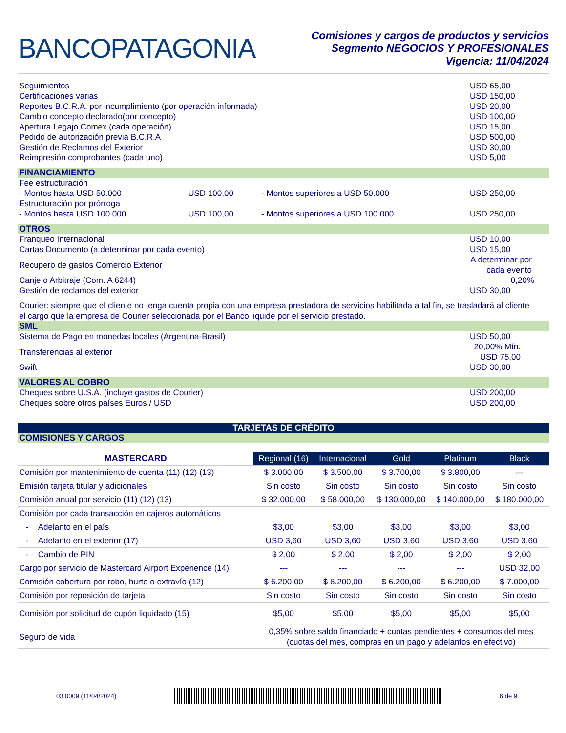BANCOPATAGONIA
Comisiones y cargos de productos y servicios
Segmento NEGOCIOS Y PROFESIONALES
Vigencia: 11/04/2024
| Seguimientos | USD 65,00 |
| Certificaciones varias | USD 150,00 |
| Reportes B.C.R.A. por incumplimiento (por operación informada) | USD 20,00 |
| Cambio concepto declarado(por concepto) | USD 100,00 |
| Apertura Legajo Comex (cada operación) | USD 15,00 |
| Pedido de autorización previa B.C.R.A | USD 500,00 |
| Gestión de Reclamos del Exterior | USD 30,00 |
| Reimpresión comprobantes (cada uno) | USD 5,00 |
| FINANCIAMIENTO | | | |
| Fee estructuración | | | |
| - Montos hasta USD 50.000 | USD 100,00 | - Montos superiores a USD 50.000 | USD 250,00 |
| Estructuración por prórroga | | | |
| - Montos hasta USD 100.000 | USD 100,00 | - Montos superiores a USD 100.000 | USD 250,00 |
| OTROS | |
| Franqueo Internacional | USD 10,00 |
| Cartas Documento (a determinar por cada evento) | USD 15,00 |
| Recupero de gastos Comercio Exterior | A determinar por cada evento |
| Canje o Arbitraje (Com. A 6244) | 0,20% |
| Gestión de reclamos del exterior | USD 30,00 |
Courier: siempre que el cliente no tenga cuenta propia con una empresa prestadora de servicios habilitada a tal fin, se trasladará al cliente el cargo que la empresa de Courier seleccionada por el Banco liquide por el servicio prestado.
| SML | |
| Sistema de Pago en monedas locales (Argentina-Brasil) | USD 50,00 |
| Transferencias al exterior | 20,00% Mín. USD 75,00 |
| Swift | USD 30,00 |
| VALORES AL COBRO | |
| Cheques sobre U.S.A. (incluye gastos de Courier) | USD 200,00 |
| Cheques sobre otros países Euros / USD | USD 200,00 |
TARJETAS DE CRÉDITO
| COMISIONES Y CARGOS |
| MASTERCARD | Regional (16) | Internacional | Gold | Platinum | Black |
| --- | --- | --- | --- | --- | --- |
| Comisión por mantenimiento de cuenta (11) (12) (13) | $ 3.000,00 | $ 3.500,00 | $ 3.700,00 | $ 3.800,00 | --- |
| Emisión tarjeta titular y adicionales | Sin costo | Sin costo | Sin costo | Sin costo | Sin costo |
| Comisión anual por servicio (11) (12) (13) | $ 32.000,00 | $ 58.000,00 | $ 130.000,00 | $ 140.000,00 | $ 180.000,00 |
| Comisión por cada transacción en cajeros automáticos | | | | | |
| - Adelanto en el país | $3,00 | $3,00 | $3,00 | $3,00 | $3,00 |
| - Adelanto en el exterior (17) | USD 3,60 | USD 3,60 | USD 3,60 | USD 3,60 | USD 3,60 |
| - Cambio de PIN | $ 2,00 | $ 2,00 | $ 2,00 | $ 2,00 | $ 2,00 |
| Cargo por servicio de Mastercard Airport Experience (14) | --- | --- | --- | --- | USD 32,00 |
| Comisión cobertura por robo, hurto o extravío (12) | $ 6.200,00 | $ 6.200,00 | $ 6.200,00 | $ 6.200,00 | $ 7.000,00 |
| Comisión por reposición de tarjeta | Sin costo | Sin costo | Sin costo | Sin costo | Sin costo |
| Comisión por solicitud de cupón liquidado (15) | $5,00 | $5,00 | $5,00 | $5,00 | $5,00 |
| Seguro de vida | 0,35% sobre saldo financiado + cuotas pendientes + consumos del mes (cuotas del mes, compras en un pago y adelantos en efectivo) | | | | |
03.0009 (11/04/2024) 6 de 9